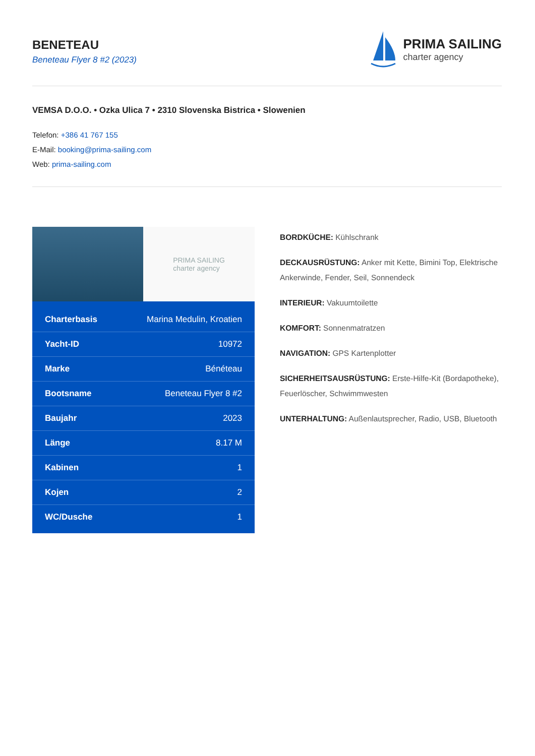BENETEAU
Beneteau Flyer 8 #2 (2023)
PRIMA SAILING
charter agency
VEMSA D.O.O. • Ozka Ulica 7 • 2310 Slovenska Bistrica • Slowenien
Telefon: +386 41 767 155
E-Mail: booking@prima-sailing.com
Web: prima-sailing.com
PRIMA SAILING
charter agency
| Charterbasis | Marina Medulin, Kroatien |
| Yacht-ID | 10972 |
| Marke | Bénéteau |
| Bootsname | Beneteau Flyer 8 #2 |
| Baujahr | 2023 |
| Länge | 8.17 M |
| Kabinen | 1 |
| Kojen | 2 |
| WC/Dusche | 1 |
BORDKÜCHE: Kühlschrank
DECKAUSRÜSTUNG: Anker mit Kette, Bimini Top, Elektrische Ankerwinde, Fender, Seil, Sonnendeck
INTERIEUR: Vakuumtoilette
KOMFORT: Sonnenmatratzen
NAVIGATION: GPS Kartenplotter
SICHERHEITSAUSRÜSTUNG: Erste-Hilfe-Kit (Bordapotheke), Feuerlöscher, Schwimmwesten
UNTERHALTUNG: Außenlautsprecher, Radio, USB, Bluetooth